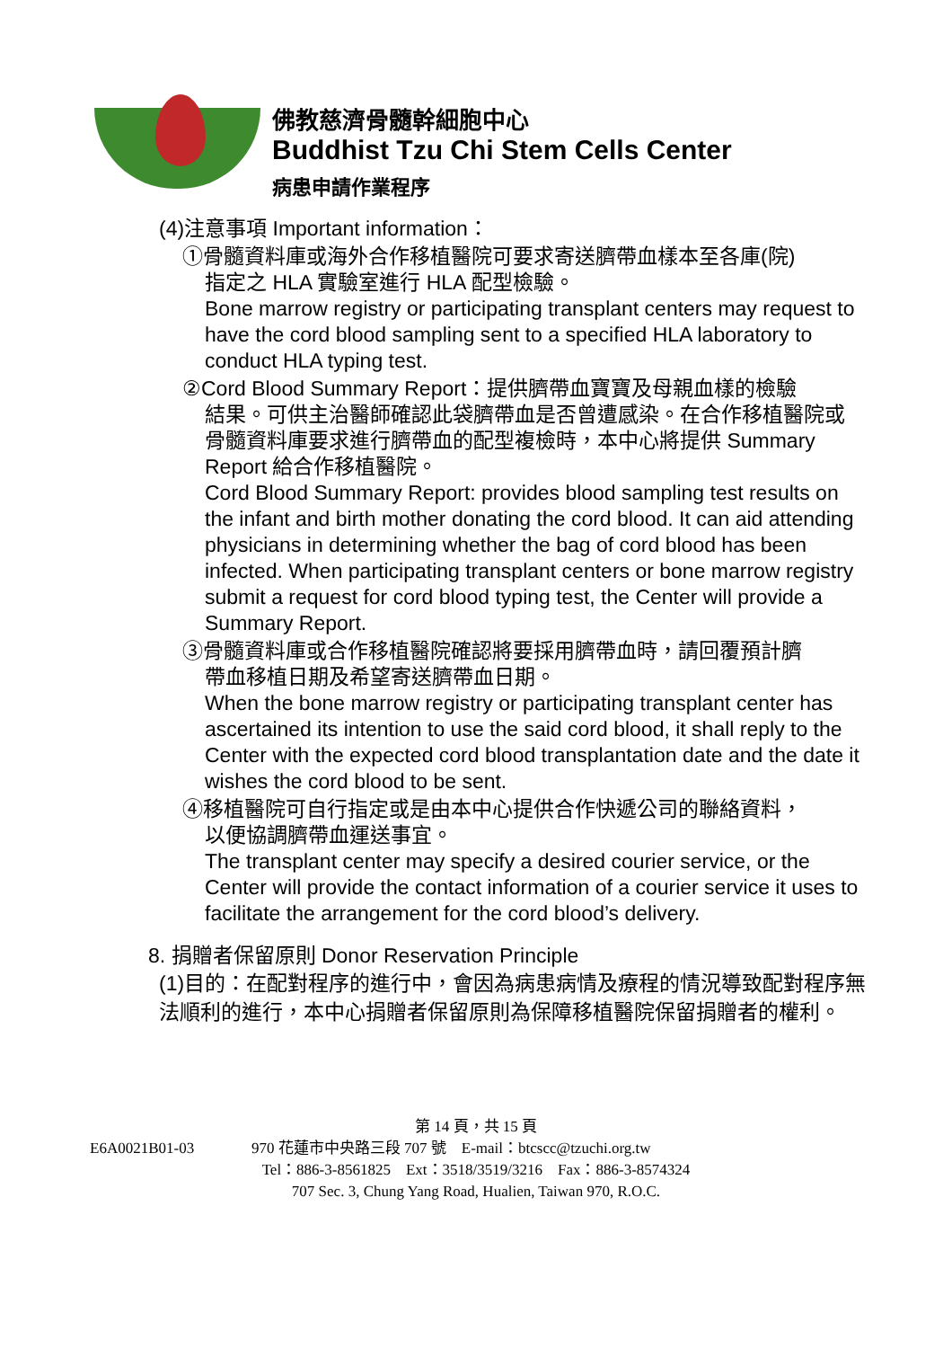佛教慈濟骨髓幹細胞中心
Buddhist Tzu Chi Stem Cells Center
病患申請作業程序
(4)注意事項 Important information：
①骨髓資料庫或海外合作移植醫院可要求寄送臍帶血樣本至各庫(院)
指定之 HLA 實驗室進行 HLA 配型檢驗。
Bone marrow registry or participating transplant centers may request to have the cord blood sampling sent to a specified HLA laboratory to conduct HLA typing test.
②Cord Blood Summary Report：提供臍帶血寶寶及母親血樣的檢驗
結果。可供主治醫師確認此袋臍帶血是否曾遭感染。在合作移植醫院或骨髓資料庫要求進行臍帶血的配型複檢時，本中心將提供 Summary Report 給合作移植醫院。
Cord Blood Summary Report: provides blood sampling test results on the infant and birth mother donating the cord blood. It can aid attending physicians in determining whether the bag of cord blood has been infected. When participating transplant centers or bone marrow registry submit a request for cord blood typing test, the Center will provide a Summary Report.
③骨髓資料庫或合作移植醫院確認將要採用臍帶血時，請回覆預計臍
帶血移植日期及希望寄送臍帶血日期。
When the bone marrow registry or participating transplant center has ascertained its intention to use the said cord blood, it shall reply to the Center with the expected cord blood transplantation date and the date it wishes the cord blood to be sent.
④移植醫院可自行指定或是由本中心提供合作快遞公司的聯絡資料，
以便協調臍帶血運送事宜。
The transplant center may specify a desired courier service, or the Center will provide the contact information of a courier service it uses to facilitate the arrangement for the cord blood’s delivery.
8. 捐贈者保留原則 Donor Reservation Principle
(1)目的：在配對程序的進行中，會因為病患病情及療程的情況導致配對程序無法順利的進行，本中心捐贈者保留原則為保障移植醫院保留捐贈者的權利。
第 14 頁，共 15 頁
E6A0021B01-03 970 花蓮市中央路三段 707 號　E-mail：btcscc@tzuchi.org.tw
Tel：886-3-8561825　Ext：3518/3519/3216　Fax：886-3-8574324
707 Sec. 3, Chung Yang Road, Hualien, Taiwan 970, R.O.C.